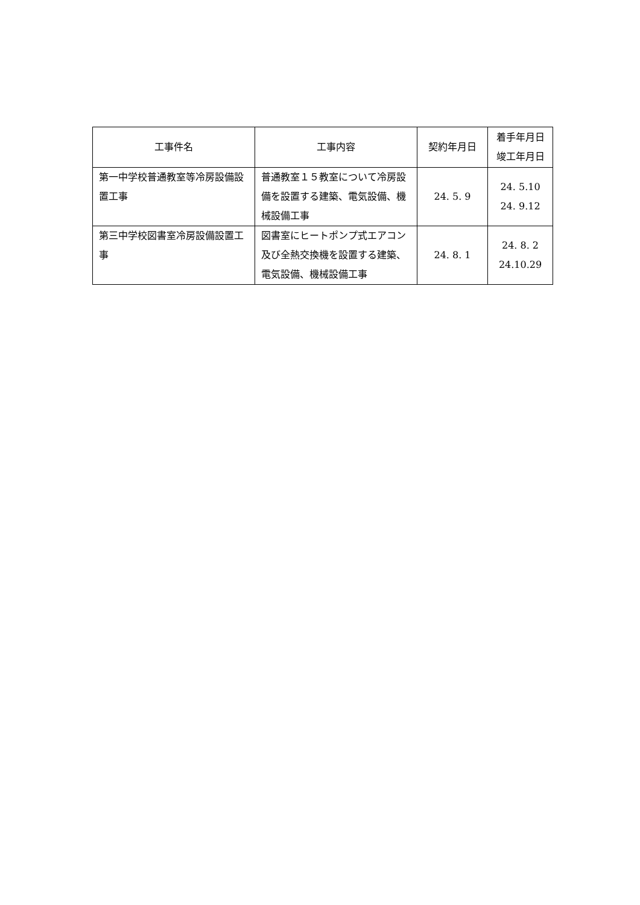| 工事件名 | 工事内容 | 契約年月日 | 着手年月日 竣工年月日 |
| --- | --- | --- | --- |
| 第一中学校普通教室等冷房設備設置工事 | 普通教室１５教室について冷房設備を設置する建築、電気設備、機械設備工事 | 24. 5. 9 | 24. 5.10 24. 9.12 |
| 第三中学校図書室冷房設備設置工事 | 図書室にヒートポンプ式エアコン及び全熱交換機を設置する建築、電気設備、機械設備工事 | 24. 8. 1 | 24. 8. 2 24.10.29 |